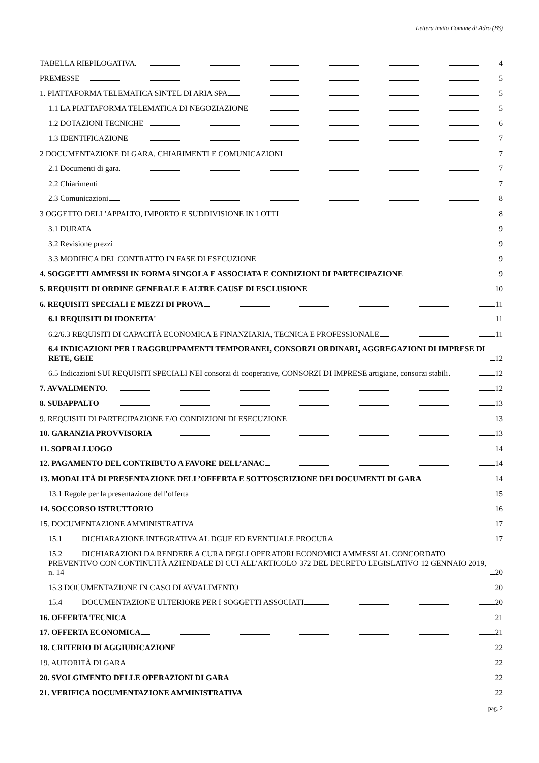Lettera invito Comune di Adro (BS)
TABELLA RIEPILOGATIVA 4
PREMESSE 5
1. PIATTAFORMA TELEMATICA SINTEL DI ARIA SPA 5
1.1 LA PIATTAFORMA TELEMATICA DI NEGOZIAZIONE 5
1.2 DOTAZIONI TECNICHE 6
1.3 IDENTIFICAZIONE 7
2 DOCUMENTAZIONE DI GARA, CHIARIMENTI E COMUNICAZIONI 7
2.1 Documenti di gara 7
2.2 Chiarimenti 7
2.3 Comunicazioni 8
3 OGGETTO DELL’APPALTO, IMPORTO E SUDDIVISIONE IN LOTTI 8
3.1 DURATA 9
3.2 Revisione prezzi 9
3.3 MODIFICA DEL CONTRATTO IN FASE DI ESECUZIONE 9
4. SOGGETTI AMMESSI IN FORMA SINGOLA E ASSOCIATA E CONDIZIONI DI PARTECIPAZIONE 9
5. REQUISITI DI ORDINE GENERALE E ALTRE CAUSE DI ESCLUSIONE 10
6. REQUISITI SPECIALI E MEZZI DI PROVA 11
6.1 REQUISITI DI IDONEITA' 11
6.2/6.3 REQUISITI DI CAPACITÀ ECONOMICA E FINANZIARIA, TECNICA E PROFESSIONALE 11
6.4 INDICAZIONI PER I RAGGRUPPAMENTI TEMPORANEI, CONSORZI ORDINARI, AGGREGAZIONI DI IMPRESE DI RETE, GEIE 12
6.5 Indicazioni SUI REQUISITI SPECIALI NEI consorzi di cooperative, CONSORZI DI IMPRESE artigiane, consorzi stabili 12
7. AVVALIMENTO 12
8. SUBAPPALTO 13
9. REQUISITI DI PARTECIPAZIONE E/O CONDIZIONI DI ESECUZIONE 13
10. GARANZIA PROVVISORIA 13
11. SOPRALLUOGO 14
12. PAGAMENTO DEL CONTRIBUTO A FAVORE DELL’ANAC 14
13. MODALITÀ DI PRESENTAZIONE DELL’OFFERTA E SOTTOSCRIZIONE DEI DOCUMENTI DI GARA 14
13.1 Regole per la presentazione dell’offerta 15
14. SOCCORSO ISTRUTTORIO 16
15. DOCUMENTAZIONE AMMINISTRATIVA 17
15.1 DICHIARAZIONE INTEGRATIVA AL DGUE ED EVENTUALE PROCURA 17
15.2 DICHIARAZIONI DA RENDERE A CURA DEGLI OPERATORI ECONOMICI AMMESSI AL CONCORDATO PREVENTIVO CON CONTINUITÀ AZIENDALE DI CUI ALL’ARTICOLO 372 DEL DECRETO LEGISLATIVO 12 GENNAIO 2019, n. 14 20
15.3 DOCUMENTAZIONE IN CASO DI AVVALIMENTO 20
15.4 DOCUMENTAZIONE ULTERIORE PER I SOGGETTI ASSOCIATI 20
16. OFFERTA TECNICA 21
17. OFFERTA ECONOMICA 21
18. CRITERIO DI AGGIUDICAZIONE 22
19. AUTORITÀ DI GARA 22
20. SVOLGIMENTO DELLE OPERAZIONI DI GARA 22
21. VERIFICA DOCUMENTAZIONE AMMINISTRATIVA 22
pag. 2